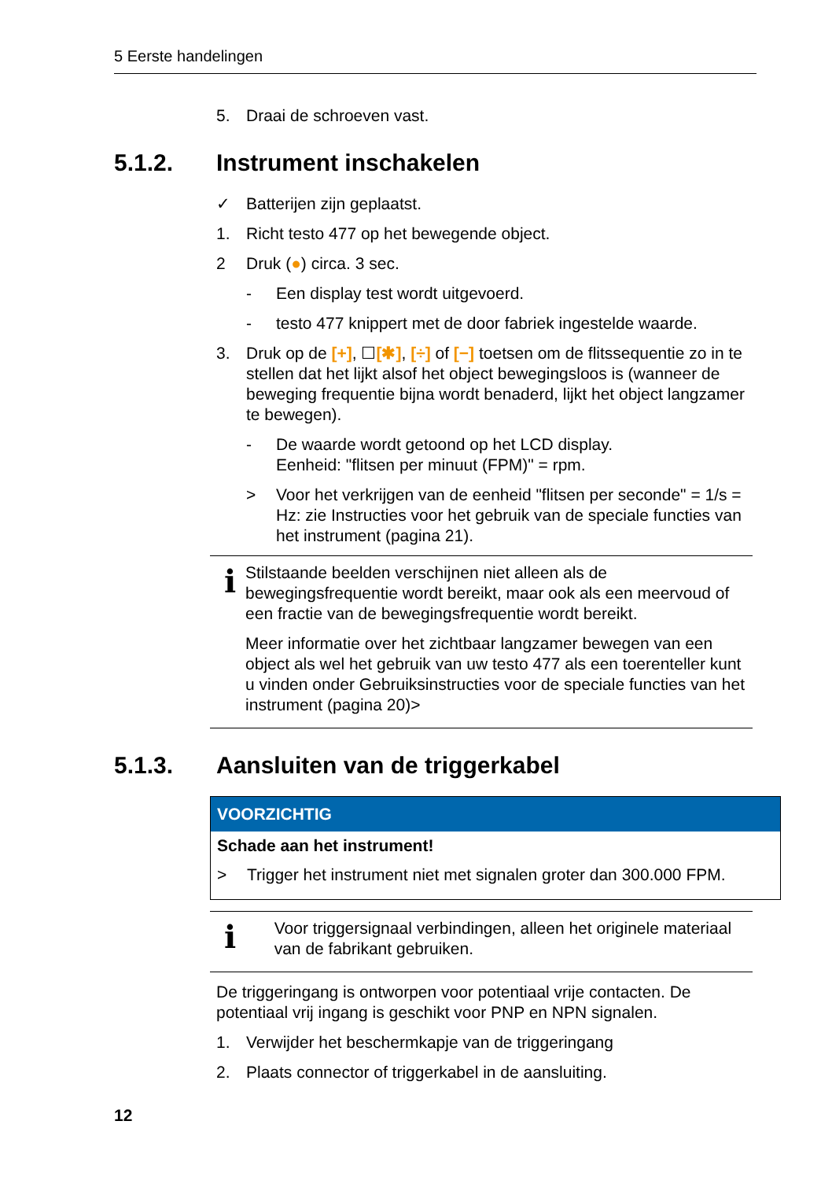5 Eerste handelingen
5. Draai de schroeven vast.
5.1.2. Instrument inschakelen
✓ Batterijen zijn geplaatst.
1. Richt testo 477 op het bewegende object.
2 Druk (●) circa. 3 sec.
- Een display test wordt uitgevoerd.
- testo 477 knippert met de door fabriek ingestelde waarde.
3. Druk op de [+], ☐[✱], [÷] of [−] toetsen om de flitssequentie zo in te stellen dat het lijkt alsof het object bewegingsloos is (wanneer de beweging frequentie bijna wordt benaderd, lijkt het object langzamer te bewegen).
- De waarde wordt getoond op het LCD display.
Eenheid: "flitsen per minuut (FPM)" = rpm.
> Voor het verkrijgen van de eenheid "flitsen per seconde" = 1/s = Hz: zie Instructies voor het gebruik van de speciale functies van het instrument (pagina 21).
i
Stilstaande beelden verschijnen niet alleen als de bewegingsfrequentie wordt bereikt, maar ook als een meervoud of een fractie van de bewegingsfrequentie wordt bereikt.
Meer informatie over het zichtbaar langzamer bewegen van een object als wel het gebruik van uw testo 477 als een toerenteller kunt u vinden onder Gebruiksinstructies voor de speciale functies van het instrument (pagina 20)>
5.1.3. Aansluiten van de triggerkabel
VOORZICHTIG
Schade aan het instrument!
> Trigger het instrument niet met signalen groter dan 300.000 FPM.
i
Voor triggersignaal verbindingen, alleen het originele materiaal van de fabrikant gebruiken.
De triggeringang is ontworpen voor potentiaal vrije contacten. De potentiaal vrij ingang is geschikt voor PNP en NPN signalen.
1. Verwijder het beschermkapje van de triggeringang
2. Plaats connector of triggerkabel in de aansluiting.
12